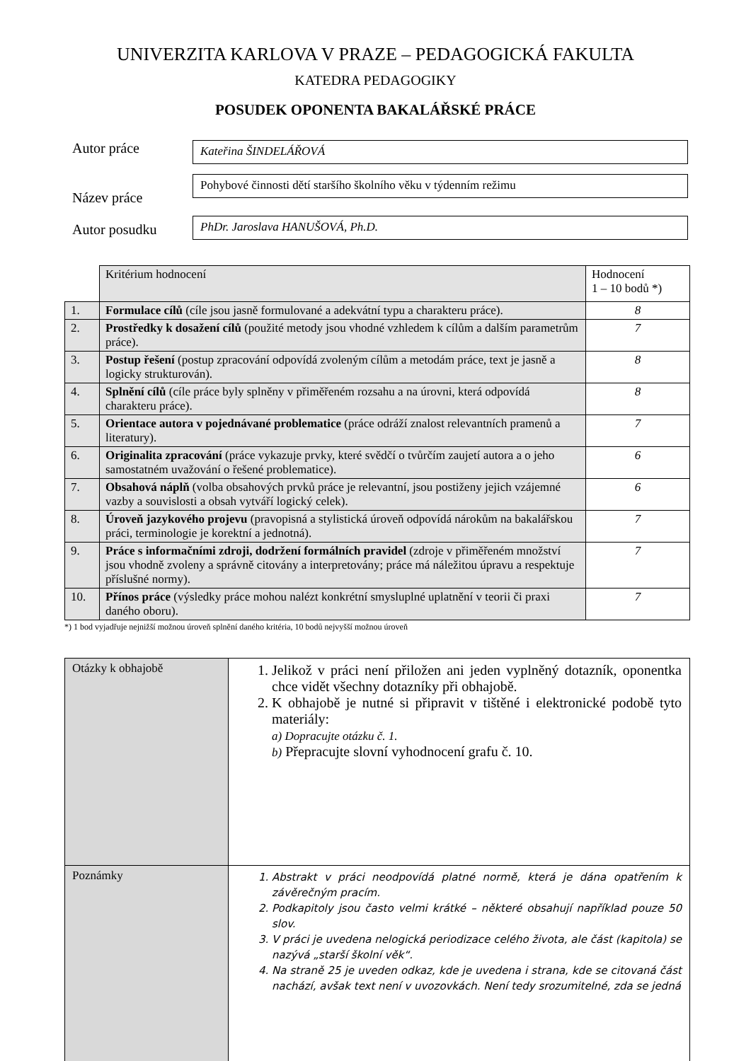UNIVERZITA KARLOVA V PRAZE – PEDAGOGICKÁ FAKULTA
KATEDRA PEDAGOGIKY
POSUDEK OPONENTA BAKALÁŘSKÉ PRÁCE
Autor práce
Kateřina ŠINDELÁŘOVÁ
Název práce
Pohybové činnosti dětí staršího školního věku v týdenním režimu
Autor posudku
PhDr. Jaroslava HANUŠOVÁ, Ph.D.
| | Kritérium hodnocení | Hodnocení 1 – 10 bodů *) |
| 1. | Formulace cílů (cíle jsou jasně formulované a adekvátní typu a charakteru práce). | 8 |
| 2. | Prostředky k dosažení cílů (použité metody jsou vhodné vzhledem k cílům a dalším parametrům práce). | 7 |
| 3. | Postup řešení (postup zpracování odpovídá zvoleným cílům a metodám práce, text je jasně a logicky strukturován). | 8 |
| 4. | Splnění cílů (cíle práce byly splněny v přiměřeném rozsahu a na úrovni, která odpovídá charakteru práce). | 8 |
| 5. | Orientace autora v pojednávané problematice (práce odráží znalost relevantních pramenů a literatury). | 7 |
| 6. | Originalita zpracování (práce vykazuje prvky, které svědčí o tvůrčím zaujetí autora a o jeho samostatném uvažování o řešené problematice). | 6 |
| 7. | Obsahová náplň (volba obsahových prvků práce je relevantní, jsou postiženy jejich vzájemné vazby a souvislosti a obsah vytváří logický celek). | 6 |
| 8. | Úroveň jazykového projevu (pravopisná a stylistická úroveň odpovídá nárokům na bakalářskou práci, terminologie je korektní a jednotná). | 7 |
| 9. | Práce s informačními zdroji, dodržení formálních pravidel (zdroje v přiměřeném množství jsou vhodně zvoleny a správně citovány a interpretovány; práce má náležitou úpravu a respektuje příslušné normy). | 7 |
| 10. | Přínos práce (výsledky práce mohou nalézt konkrétní smysluplné uplatnění v teorii či praxi daného oboru). | 7 |
*) 1 bod vyjadřuje nejnižší možnou úroveň splnění daného kritéria, 10 bodů nejvyšší možnou úroveň
| Otázky k obhajobě | 1. Jelikož v práci není přiložen ani jeden vyplněný dotazník, oponentka chce vidět všechny dotazníky při obhajobě. 2. K obhajobě je nutné si připravit v tištěné i elektronické podobě tyto materiály: a) Dopracujte otázku č. 1. b) Přepracujte slovní vyhodnocení grafu č. 10. |
| Poznámky | 1. Abstrakt v práci neodpovídá platné normě, která je dána opatřením k závěrečným pracím. 2. Podkapitoly jsou často velmi krátké – některé obsahují například pouze 50 slov. 3. V práci je uvedena nelogická periodizace celého života, ale část (kapitola) se nazývá „starší školní věk“. 4. Na straně 25 je uveden odkaz, kde je uvedena i strana, kde se citovaná část nachází, avšak text není v uvozovkách. Není tedy srozumitelné, zda se jedná |